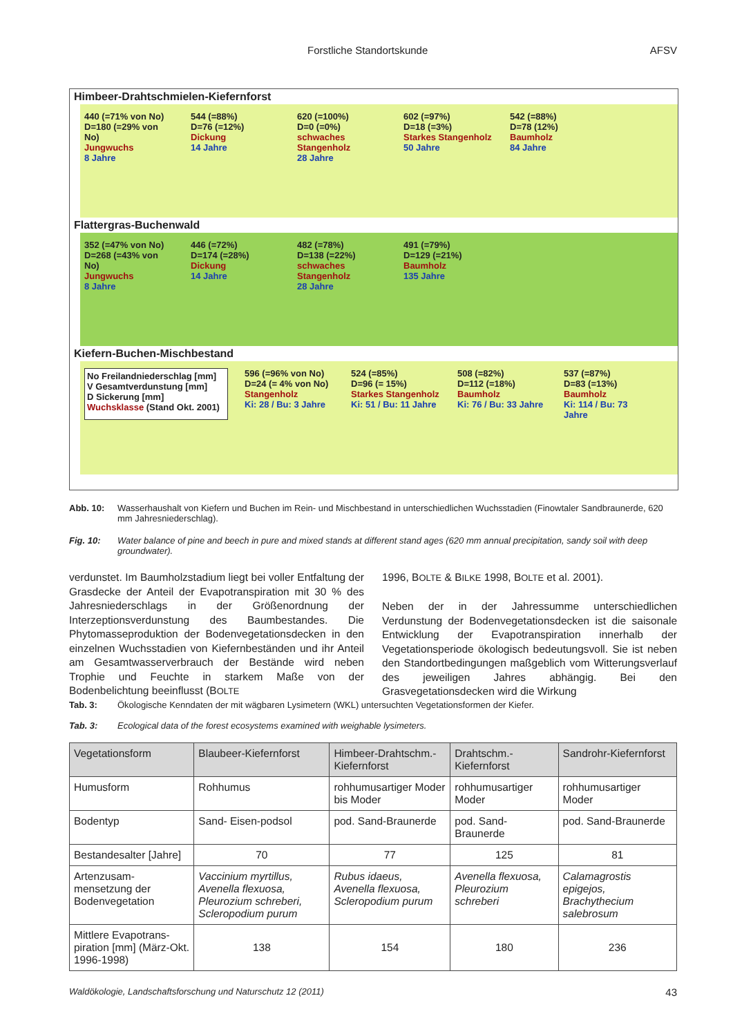Forstliche Standortskunde AFSV
Himbeer-Drahtschmielen-Kiefernforst
440 (=71% von No)
D=180 (=29% von No)
Jungwuchs
8 Jahre
544 (=88%)
D=76 (=12%)
Dickung
14 Jahre
620 (=100%)
D=0 (=0%)
schwaches Stangenholz
28 Jahre
602 (=97%)
D=18 (=3%)
Starkes Stangenholz
50 Jahre
542 (=88%)
D=78 (12%)
Baumholz
84 Jahre
Flattergras-Buchenwald
352 (=47% von No)
D=268 (=43% von No)
Jungwuchs
8 Jahre
446 (=72%)
D=174 (=28%)
Dickung
14 Jahre
482 (=78%)
D=138 (=22%)
schwaches Stangenholz
28 Jahre
491 (=79%)
D=129 (=21%)
Baumholz
135 Jahre
Kiefern-Buchen-Mischbestand
No Freilandniederschlag [mm]
V Gesamtverdunstung [mm]
D Sickerung [mm]
Wuchsklasse (Stand Okt. 2001)
596 (=96% von No)
D=24 (= 4% von No)
Stangenholz
Ki: 28 / Bu: 3 Jahre
524 (=85%)
D=96 (= 15%)
Starkes Stangenholz
Ki: 51 / Bu: 11 Jahre
508 (=82%)
D=112 (=18%)
Baumholz
Ki: 76 / Bu: 33 Jahre
537 (=87%)
D=83 (=13%)
Baumholz
Ki: 114 / Bu: 73 Jahre
Abb. 10: Wasserhaushalt von Kiefern und Buchen im Rein- und Mischbestand in unterschiedlichen Wuchsstadien (Finowtaler Sandbraunerde, 620 mm Jahresniederschlag).
Fig. 10: Water balance of pine and beech in pure and mixed stands at different stand ages (620 mm annual precipitation, sandy soil with deep groundwater).
verdunstet. Im Baumholzstadium liegt bei voller Entfaltung der Grasdecke der Anteil der Evapotranspiration mit 30 % des Jahresniederschlags in der Größenordnung der Interzeptionsverdunstung des Baumbestandes. Die Phytomasseproduktion der Bodenvegetationsdecken in den einzelnen Wuchsstadien von Kiefernbeständen und ihr Anteil am Gesamtwasserverbrauch der Bestände wird neben Trophie und Feuchte in starkem Maße von der Bodenbelichtung beeinflusst (BOLTE
1996, BOLTE & BILKE 1998, BOLTE et al. 2001).
Neben der in der Jahressumme unterschiedlichen Verdunstung der Bodenvegetationsdecken ist die saisonale Entwicklung der Evapotranspiration innerhalb der Vegetationsperiode ökologisch bedeutungsvoll. Sie ist neben den Standortbedingungen maßgeblich vom Witterungsverlauf des jeweiligen Jahres abhängig. Bei den Grasvegetationsdecken wird die Wirkung
Tab. 3: Ökologische Kenndaten der mit wägbaren Lysimetern (WKL) untersuchten Vegetationsformen der Kiefer.
Tab. 3: Ecological data of the forest ecosystems examined with weighable lysimeters.
| Vegetationsform | Blaubeer-Kiefernforst | Himbeer-Drahtschm.-Kiefernforst | Drahtschm.-Kiefernforst | Sandrohr-Kiefernforst |
| --- | --- | --- | --- | --- |
| Humusform | Rohhumus | rohhumusartiger Moder bis Moder | rohhumusartiger Moder | rohhumusartiger Moder |
| Bodentyp | Sand- Eisen-podsol | pod. Sand-Braunerde | pod. Sand-Braunerde | pod. Sand-Braunerde |
| Bestandesalter [Jahre] | 70 | 77 | 125 | 81 |
| Artenzusam-mensetzung der Bodenvegetation | Vaccinium myrtillus, Avenella flexuosa, Pleurozium schreberi, Scleropodium purum | Rubus idaeus, Avenella flexuosa, Scleropodium purum | Avenella flexuosa, Pleurozium schreberi | Calamagrostis epigejos, Brachythecium salebrosum |
| Mittlere Evapotrans-piration [mm] (März-Okt. 1996-1998) | 138 | 154 | 180 | 236 |
Waldökologie, Landschaftsforschung und Naturschutz 12 (2011) 43